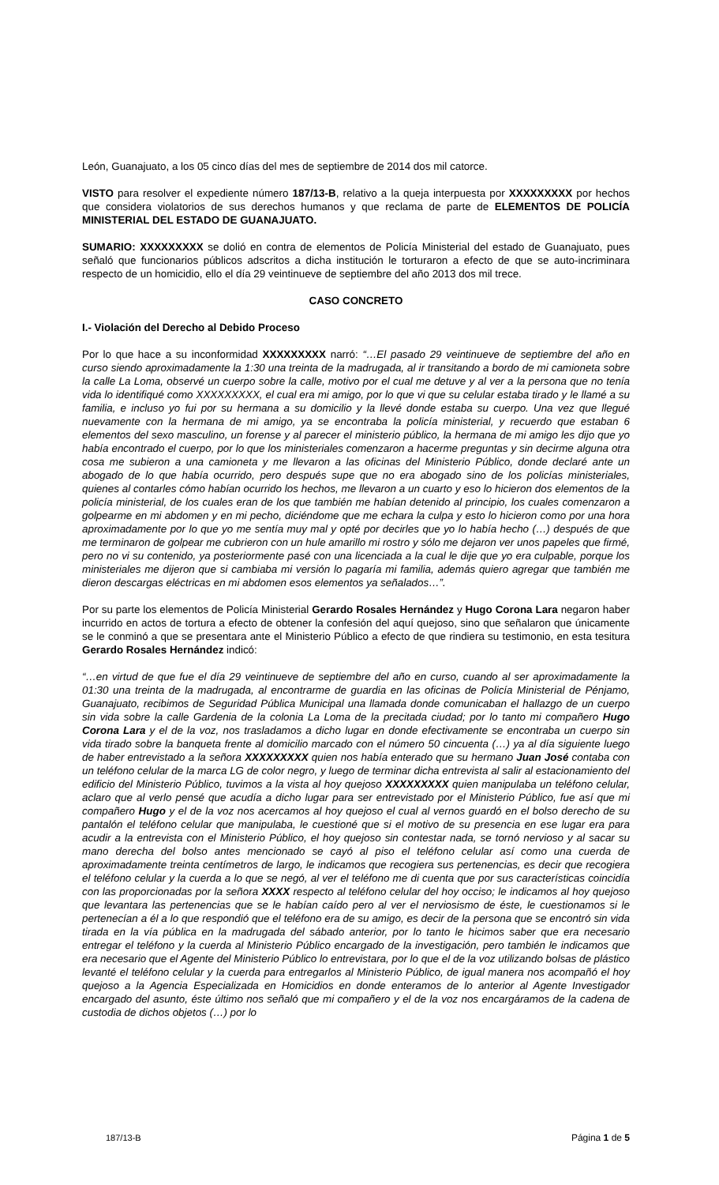León, Guanajuato, a los 05 cinco días del mes de septiembre de 2014 dos mil catorce.
VISTO para resolver el expediente número 187/13-B, relativo a la queja interpuesta por XXXXXXXXX por hechos que considera violatorios de sus derechos humanos y que reclama de parte de ELEMENTOS DE POLICÍA MINISTERIAL DEL ESTADO DE GUANAJUATO.
SUMARIO: XXXXXXXXX se dolió en contra de elementos de Policía Ministerial del estado de Guanajuato, pues señaló que funcionarios públicos adscritos a dicha institución le torturaron a efecto de que se auto-incriminara respecto de un homicidio, ello el día 29 veintinueve de septiembre del año 2013 dos mil trece.
CASO CONCRETO
I.- Violación del Derecho al Debido Proceso
Por lo que hace a su inconformidad XXXXXXXXX narró: “…El pasado 29 veintinueve de septiembre del año en curso siendo aproximadamente la 1:30 una treinta de la madrugada, al ir transitando a bordo de mi camioneta sobre la calle La Loma, observé un cuerpo sobre la calle, motivo por el cual me detuve y al ver a la persona que no tenía vida lo identifiqué como XXXXXXXXX, el cual era mi amigo, por lo que vi que su celular estaba tirado y le llamé a su familia, e incluso yo fui por su hermana a su domicilio y la llevé donde estaba su cuerpo. Una vez que llegué nuevamente con la hermana de mi amigo, ya se encontraba la policía ministerial, y recuerdo que estaban 6 elementos del sexo masculino, un forense y al parecer el ministerio público, la hermana de mi amigo les dijo que yo había encontrado el cuerpo, por lo que los ministeriales comenzaron a hacerme preguntas y sin decirme alguna otra cosa me subieron a una camioneta y me llevaron a las oficinas del Ministerio Público, donde declaré ante un abogado de lo que había ocurrido, pero después supe que no era abogado sino de los policías ministeriales, quienes al contarles cómo habían ocurrido los hechos, me llevaron a un cuarto y eso lo hicieron dos elementos de la policía ministerial, de los cuales eran de los que también me habían detenido al principio, los cuales comenzaron a golpearme en mi abdomen y en mi pecho, diciéndome que me echara la culpa y esto lo hicieron como por una hora aproximadamente por lo que yo me sentía muy mal y opté por decirles que yo lo había hecho (…) después de que me terminaron de golpear me cubrieron con un hule amarillo mi rostro y sólo me dejaron ver unos papeles que firmé, pero no vi su contenido, ya posteriormente pasé con una licenciada a la cual le dije que yo era culpable, porque los ministeriales me dijeron que si cambiaba mi versión lo pagaría mi familia, además quiero agregar que también me dieron descargas eléctricas en mi abdomen esos elementos ya señalados…”.
Por su parte los elementos de Policía Ministerial Gerardo Rosales Hernández y Hugo Corona Lara negaron haber incurrido en actos de tortura a efecto de obtener la confesión del aquí quejoso, sino que señalaron que únicamente se le conminó a que se presentara ante el Ministerio Público a efecto de que rindiera su testimonio, en esta tesitura Gerardo Rosales Hernández indicó:
“…en virtud de que fue el día 29 veintinueve de septiembre del año en curso, cuando al ser aproximadamente la 01:30 una treinta de la madrugada, al encontrarme de guardia en las oficinas de Policía Ministerial de Pénjamo, Guanajuato, recibimos de Seguridad Pública Municipal una llamada donde comunicaban el hallazgo de un cuerpo sin vida sobre la calle Gardenia de la colonia La Loma de la precitada ciudad; por lo tanto mi compañero Hugo Corona Lara y el de la voz, nos trasladamos a dicho lugar en donde efectivamente se encontraba un cuerpo sin vida tirado sobre la banqueta frente al domicilio marcado con el número 50 cincuenta (…) ya al día siguiente luego de haber entrevistado a la señora XXXXXXXXX quien nos había enterado que su hermano Juan José contaba con un teléfono celular de la marca LG de color negro, y luego de terminar dicha entrevista al salir al estacionamiento del edificio del Ministerio Público, tuvimos a la vista al hoy quejoso XXXXXXXXX quien manipulaba un teléfono celular, aclaro que al verlo pensé que acudía a dicho lugar para ser entrevistado por el Ministerio Público, fue así que mi compañero Hugo y el de la voz nos acercamos al hoy quejoso el cual al vernos guardó en el bolso derecho de su pantalón el teléfono celular que manipulaba, le cuestioné que si el motivo de su presencia en ese lugar era para acudir a la entrevista con el Ministerio Público, el hoy quejoso sin contestar nada, se tornó nervioso y al sacar su mano derecha del bolso antes mencionado se cayó al piso el teléfono celular así como una cuerda de aproximadamente treinta centímetros de largo, le indicamos que recogiera sus pertenencias, es decir que recogiera el teléfono celular y la cuerda a lo que se negó, al ver el teléfono me di cuenta que por sus características coincidía con las proporcionadas por la señora XXXX respecto al teléfono celular del hoy occiso; le indicamos al hoy quejoso que levantara las pertenencias que se le habían caído pero al ver el nerviosismo de éste, le cuestionamos si le pertenecían a él a lo que respondió que el teléfono era de su amigo, es decir de la persona que se encontró sin vida tirada en la vía pública en la madrugada del sábado anterior, por lo tanto le hicimos saber que era necesario entregar el teléfono y la cuerda al Ministerio Público encargado de la investigación, pero también le indicamos que era necesario que el Agente del Ministerio Público lo entrevistara, por lo que el de la voz utilizando bolsas de plástico levanté el teléfono celular y la cuerda para entregarlos al Ministerio Público, de igual manera nos acompañó el hoy quejoso a la Agencia Especializada en Homicidios en donde enteramos de lo anterior al Agente Investigador encargado del asunto, éste último nos señaló que mi compañero y el de la voz nos encargáramos de la cadena de custodia de dichos objetos (…) por lo
187/13-B Página 1 de 5